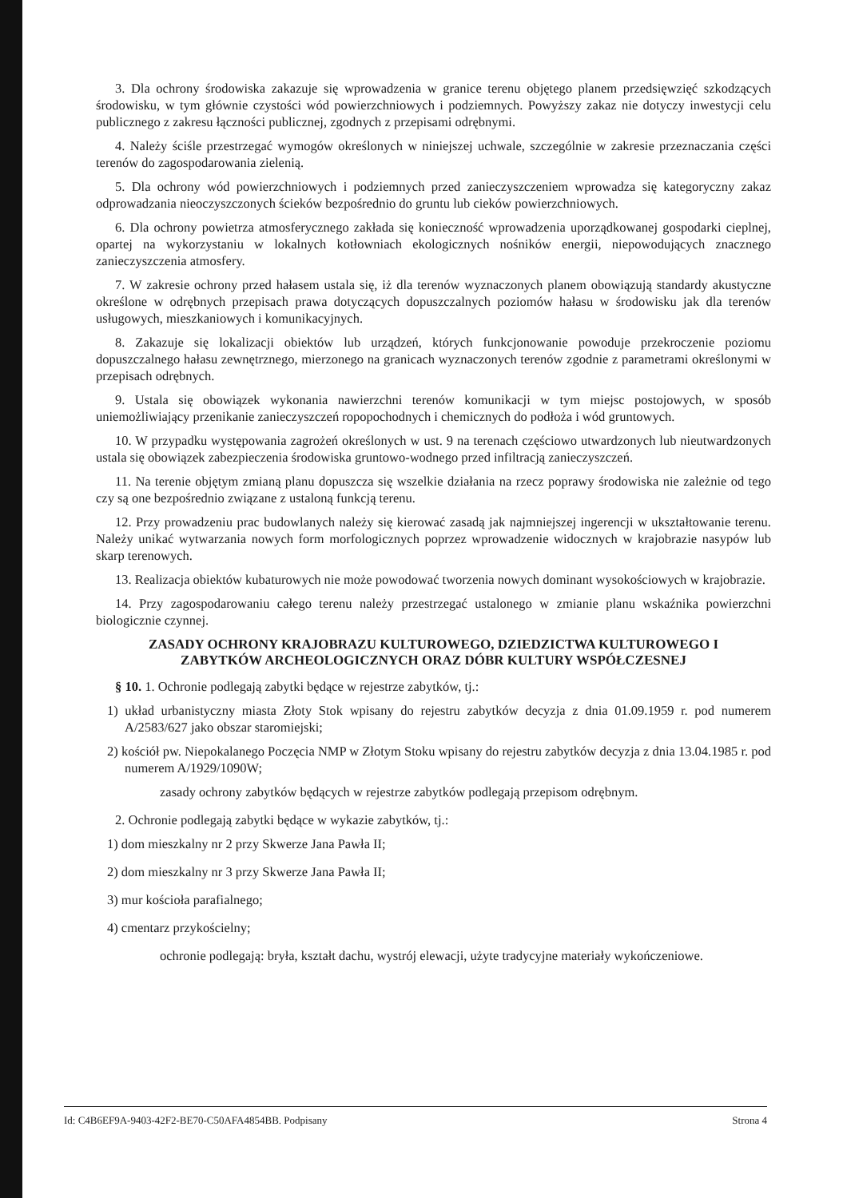3. Dla ochrony środowiska zakazuje się wprowadzenia w granice terenu objętego planem przedsięwzięć szkodzących środowisku, w tym głównie czystości wód powierzchniowych i podziemnych. Powyższy zakaz nie dotyczy inwestycji celu publicznego z zakresu łączności publicznej, zgodnych z przepisami odrębnymi.
4. Należy ściśle przestrzegać wymogów określonych w niniejszej uchwale, szczególnie w zakresie przeznaczania części terenów do zagospodarowania zielenią.
5. Dla ochrony wód powierzchniowych i podziemnych przed zanieczyszczeniem wprowadza się kategoryczny zakaz odprowadzania nieoczyszczonych ścieków bezpośrednio do gruntu lub cieków powierzchniowych.
6. Dla ochrony powietrza atmosferycznego zakłada się konieczność wprowadzenia uporządkowanej gospodarki cieplnej, opartej na wykorzystaniu w lokalnych kotłowniach ekologicznych nośników energii, niepowodujących znacznego zanieczyszczenia atmosfery.
7. W zakresie ochrony przed hałasem ustala się, iż dla terenów wyznaczonych planem obowiązują standardy akustyczne określone w odrębnych przepisach prawa dotyczących dopuszczalnych poziomów hałasu w środowisku jak dla terenów usługowych, mieszkaniowych i komunikacyjnych.
8. Zakazuje się lokalizacji obiektów lub urządzeń, których funkcjonowanie powoduje przekroczenie poziomu dopuszczalnego hałasu zewnętrznego, mierzonego na granicach wyznaczonych terenów zgodnie z parametrami określonymi w przepisach odrębnych.
9. Ustala się obowiązek wykonania nawierzchni terenów komunikacji w tym miejsc postojowych, w sposób uniemożliwiający przenikanie zanieczyszczeń ropopochodnych i chemicznych do podłoża i wód gruntowych.
10. W przypadku występowania zagrożeń określonych w ust. 9 na terenach częściowo utwardzonych lub nieutwardzonych ustala się obowiązek zabezpieczenia środowiska gruntowo-wodnego przed infiltracją zanieczyszczeń.
11. Na terenie objętym zmianą planu dopuszcza się wszelkie działania na rzecz poprawy środowiska nie zależnie od tego czy są one bezpośrednio związane z ustaloną funkcją terenu.
12. Przy prowadzeniu prac budowlanych należy się kierować zasadą jak najmniejszej ingerencji w ukształtowanie terenu. Należy unikać wytwarzania nowych form morfologicznych poprzez wprowadzenie widocznych w krajobrazie nasypów lub skarp terenowych.
13. Realizacja obiektów kubaturowych nie może powodować tworzenia nowych dominant wysokościowych w krajobrazie.
14. Przy zagospodarowaniu całego terenu należy przestrzegać ustalonego w zmianie planu wskaźnika powierzchni biologicznie czynnej.
ZASADY OCHRONY KRAJOBRAZU KULTUROWEGO, DZIEDZICTWA KULTUROWEGO I ZABYTKÓW ARCHEOLOGICZNYCH ORAZ DÓBR KULTURY WSPÓŁCZESNEJ
§ 10. 1. Ochronie podlegają zabytki będące w rejestrze zabytków, tj.:
1) układ urbanistyczny miasta Złoty Stok wpisany do rejestru zabytków decyzja z dnia 01.09.1959 r. pod numerem A/2583/627 jako obszar staromiejski;
2) kościół pw. Niepokalanego Poczęcia NMP w Złotym Stoku wpisany do rejestru zabytków decyzja z dnia 13.04.1985 r. pod numerem A/1929/1090W;
zasady ochrony zabytków będących w rejestrze zabytków podlegają przepisom odrębnym.
2. Ochronie podlegają zabytki będące w wykazie zabytków, tj.:
1) dom mieszkalny nr 2 przy Skwerze Jana Pawła II;
2) dom mieszkalny nr 3 przy Skwerze Jana Pawła II;
3) mur kościoła parafialnego;
4) cmentarz przykościelny;
ochronie podlegają: bryła, kształt dachu, wystrój elewacji, użyte tradycyjne materiały wykończeniowe.
Id: C4B6EF9A-9403-42F2-BE70-C50AFA4854BB. Podpisany Strona 4